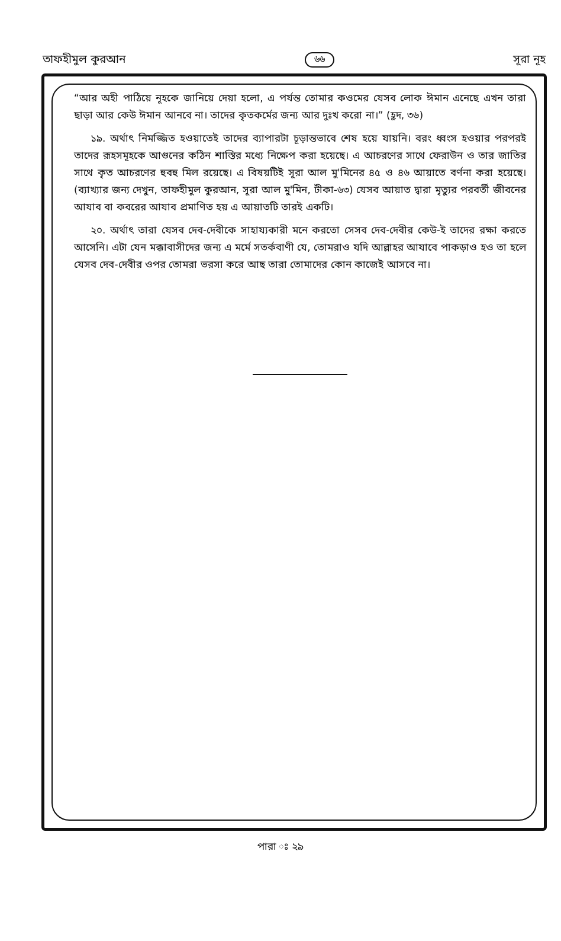তাফহীমুল কুরআন ৬৬ সূরা নূহ
“আর অহী পাঠিয়ে নূহকে জানিয়ে দেয়া হলো, এ পর্যন্ত তোমার কওমের যেসব লোক ঈমান এনেছে এখন তারা ছাড়া আর কেউ ঈমান আনবে না। তাদের কৃতকর্মের জন্য আর দুঃখ করো না।” (হূদ, ৩৬)
১৯. অর্থাৎ নিমজ্জিত হওয়াতেই তাদের ব্যাপারটা চূড়ান্তভাবে শেষ হয়ে যায়নি। বরং ধ্বংস হওয়ার পরপরই তাদের রূহসমূহকে আগুনের কঠিন শাস্তির মধ্যে নিক্ষেপ করা হয়েছে। এ আচরণের সাথে ফেরাউন ও তার জাতির সাথে কৃত আচরণের হুবহু মিল রয়েছে। এ বিষয়টিই সূরা আল মু'মিনের ৪৫ ও ৪৬ আয়াতে বর্ণনা করা হয়েছে। (ব্যাখ্যার জন্য দেখুন, তাফহীমুল কুরআন, সূরা আল মু'মিন, টীকা-৬৩) যেসব আয়াত দ্বারা মৃত্যুর পরবর্তী জীবনের আযাব বা কবরের আযাব প্রমাণিত হয় এ আয়াতটি তারই একটি।
২০. অর্থাৎ তারা যেসব দেব-দেবীকে সাহায্যকারী মনে করতো সেসব দেব-দেবীর কেউ-ই তাদের রক্ষা করতে আসেনি। এটা যেন মক্কাবাসীদের জন্য এ মর্মে সতর্কবাণী যে, তোমরাও যদি আল্লাহর আযাবে পাকড়াও হও তা হলে যেসব দেব-দেবীর ওপর তোমরা ভরসা করে আছ তারা তোমাদের কোন কাজেই আসবে না।
পারা ঃ ২৯